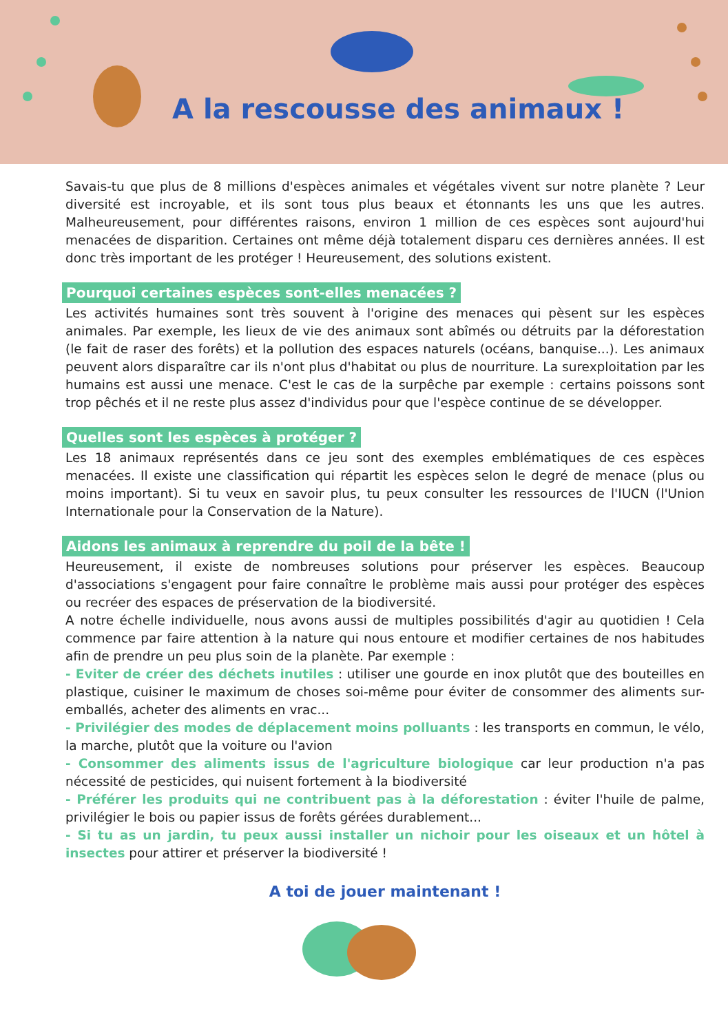A la rescousse des animaux !
Savais-tu que plus de 8 millions d'espèces animales et végétales vivent sur notre planète ? Leur diversité est incroyable, et ils sont tous plus beaux et étonnants les uns que les autres. Malheureusement, pour différentes raisons, environ 1 million de ces espèces sont aujourd'hui menacées de disparition. Certaines ont même déjà totalement disparu ces dernières années. Il est donc très important de les protéger ! Heureusement, des solutions existent.
Pourquoi certaines espèces sont-elles menacées ?
Les activités humaines sont très souvent à l'origine des menaces qui pèsent sur les espèces animales. Par exemple, les lieux de vie des animaux sont abîmés ou détruits par la déforestation (le fait de raser des forêts) et la pollution des espaces naturels (océans, banquise...). Les animaux peuvent alors disparaître car ils n'ont plus d'habitat ou plus de nourriture. La surexploitation par les humains est aussi une menace. C'est le cas de la surpêche par exemple : certains poissons sont trop pêchés et il ne reste plus assez d'individus pour que l'espèce continue de se développer.
Quelles sont les espèces à protéger ?
Les 18 animaux représentés dans ce jeu sont des exemples emblématiques de ces espèces menacées. Il existe une classification qui répartit les espèces selon le degré de menace (plus ou moins important). Si tu veux en savoir plus, tu peux consulter les ressources de l'IUCN (l'Union Internationale pour la Conservation de la Nature).
Aidons les animaux à reprendre du poil de la bête !
Heureusement, il existe de nombreuses solutions pour préserver les espèces. Beaucoup d'associations s'engagent pour faire connaître le problème mais aussi pour protéger des espèces ou recréer des espaces de préservation de la biodiversité.
A notre échelle individuelle, nous avons aussi de multiples possibilités d'agir au quotidien ! Cela commence par faire attention à la nature qui nous entoure et modifier certaines de nos habitudes afin de prendre un peu plus soin de la planète. Par exemple :
- Eviter de créer des déchets inutiles : utiliser une gourde en inox plutôt que des bouteilles en plastique, cuisiner le maximum de choses soi-même pour éviter de consommer des aliments sur-emballés, acheter des aliments en vrac...
- Privilégier des modes de déplacement moins polluants : les transports en commun, le vélo, la marche, plutôt que la voiture ou l'avion
- Consommer des aliments issus de l'agriculture biologique car leur production n'a pas nécessité de pesticides, qui nuisent fortement à la biodiversité
- Préférer les produits qui ne contribuent pas à la déforestation : éviter l'huile de palme, privilégier le bois ou papier issus de forêts gérées durablement...
- Si tu as un jardin, tu peux aussi installer un nichoir pour les oiseaux et un hôtel à insectes pour attirer et préserver la biodiversité !
A toi de jouer maintenant !